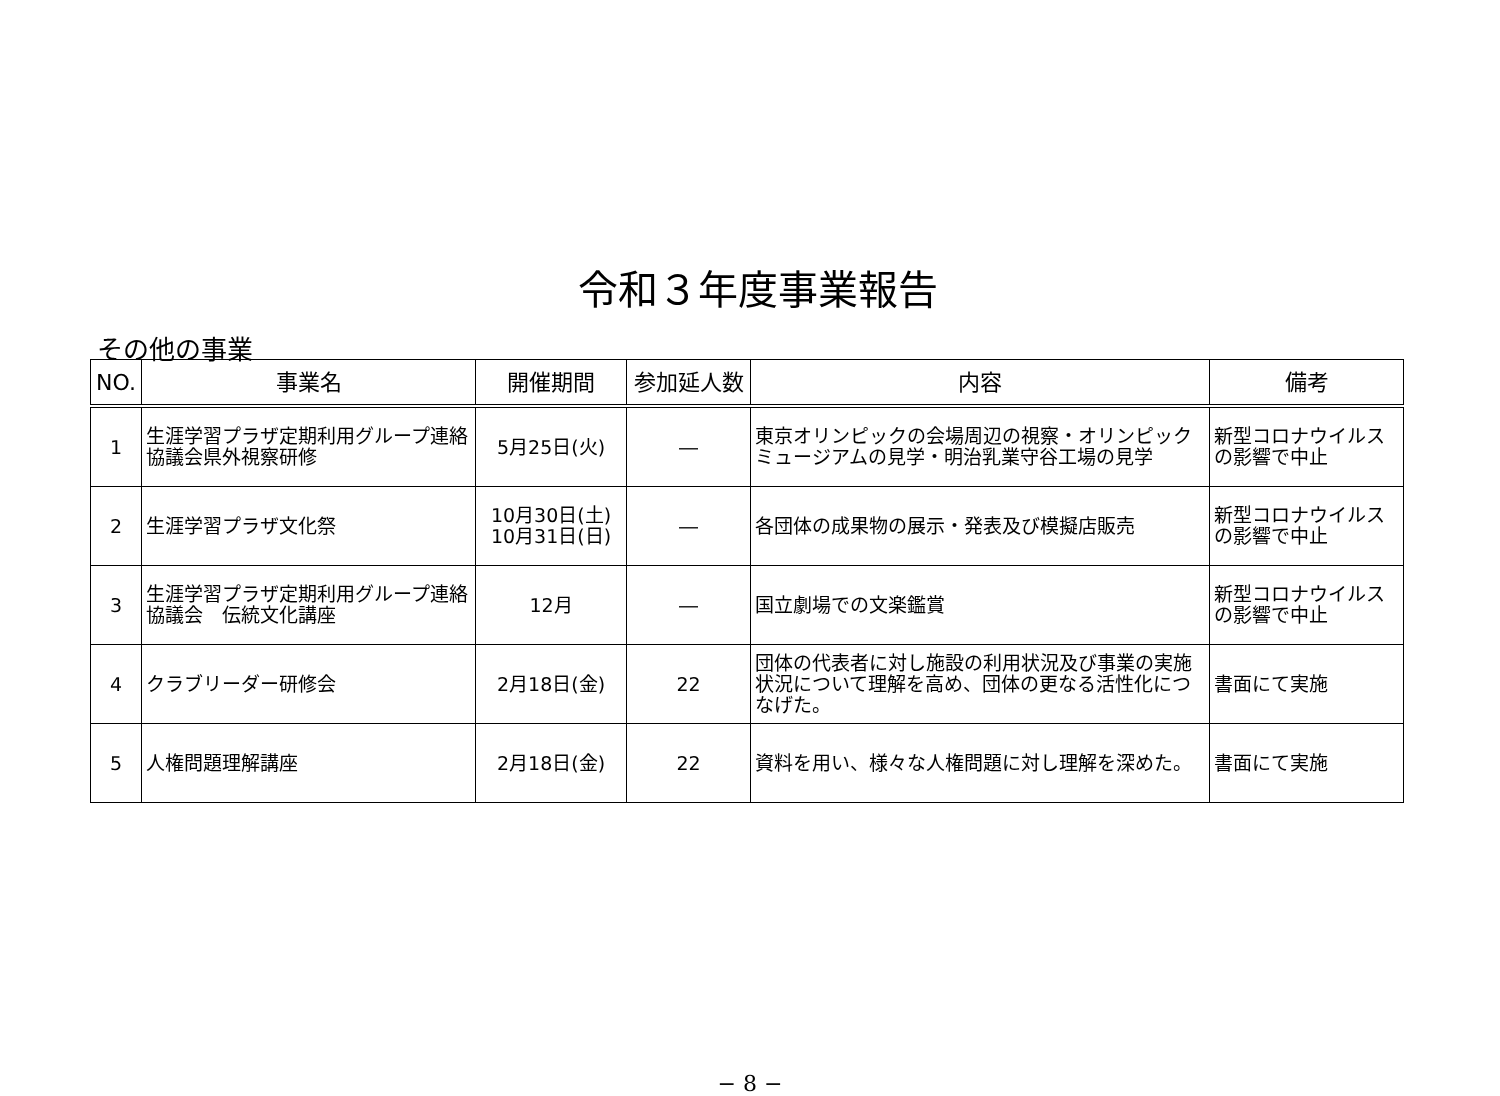令和３年度事業報告
その他の事業
| NO. | 事業名 | 開催期間 | 参加延人数 | 内容 | 備考 |
| --- | --- | --- | --- | --- | --- |
| 1 | 生涯学習プラザ定期利用グループ連絡協議会県外視察研修 | 5月25日(火) | ― | 東京オリンピックの会場周辺の視察・オリンピックミュージアムの見学・明治乳業守谷工場の見学 | 新型コロナウイルスの影響で中止 |
| 2 | 生涯学習プラザ文化祭 | 10月30日(土) 10月31日(日) | ― | 各団体の成果物の展示・発表及び模擬店販売 | 新型コロナウイルスの影響で中止 |
| 3 | 生涯学習プラザ定期利用グループ連絡協議会 伝統文化講座 | 12月 | ― | 国立劇場での文楽鑑賞 | 新型コロナウイルスの影響で中止 |
| 4 | クラブリーダー研修会 | 2月18日(金) | 22 | 団体の代表者に対し施設の利用状況及び事業の実施状況について理解を高め、団体の更なる活性化につなげた。 | 書面にて実施 |
| 5 | 人権問題理解講座 | 2月18日(金) | 22 | 資料を用い、様々な人権問題に対し理解を深めた。 | 書面にて実施 |
− 8 −